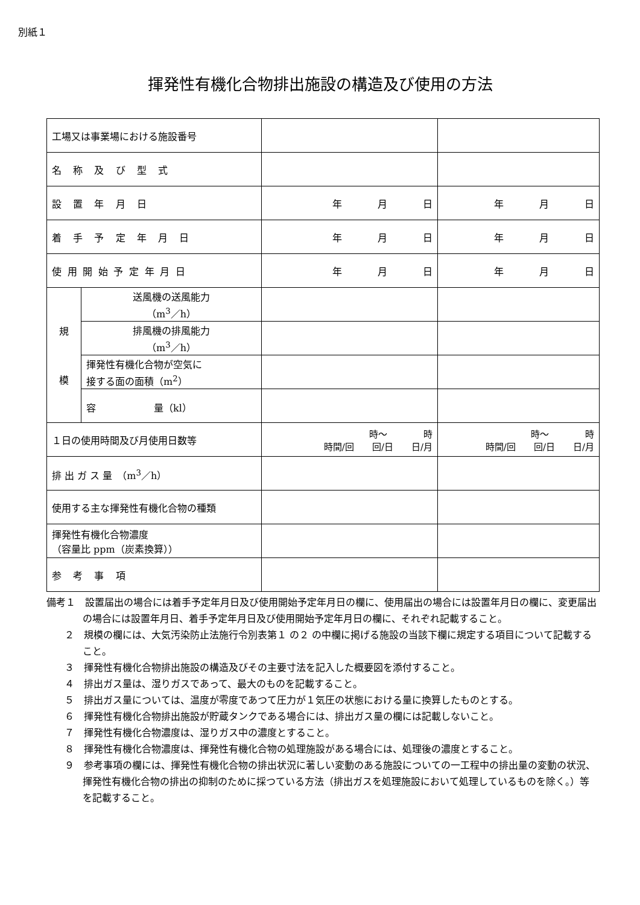別紙１
揮発性有機化合物排出施設の構造及び使用の方法
| 工場又は事業場における施設番号 | | | |
| 名称及び型式 | | | |
| 設置年月日 | | 年 月 日 | 年 月 日 |
| 着手予定年月日 | | 年 月 日 | 年 月 日 |
| 使用開始予定年月日 | | 年 月 日 | 年 月 日 |
| 規 模 | 送風機の送風能力 （m<sup>3</sup>／h） | | |
| | 排風機の排風能力 （m<sup>3</sup>／h） | | |
| | 揮発性有機化合物が空気に 接する面の面積（m<sup>2</sup>） | | |
| | 容 量（kl） | | |
| １日の使用時間及び月使用日数等 | | 時～ 時 時間/回 回/日 日/月 | 時～ 時 時間/回 回/日 日/月 |
| 排 出 ガ ス 量 （m<sup>3</sup>／h） | | | |
| 使用する主な揮発性有機化合物の種類 | | | |
| 揮発性有機化合物濃度 （容量比 ppm（炭素換算）） | | | |
| 参考事項 | | | |
備考１　設置届出の場合には着手予定年月日及び使用開始予定年月日の欄に、使用届出の場合には設置年月日の欄に、変更届出の場合には設置年月日、着手予定年月日及び使用開始予定年月日の欄に、それぞれ記載すること。
２　規模の欄には、大気汚染防止法施行令別表第１ の２ の中欄に掲げる施設の当該下欄に規定する項目について記載すること。
３　揮発性有機化合物排出施設の構造及びその主要寸法を記入した概要図を添付すること。
４　排出ガス量は、湿りガスであって、最大のものを記載すること。
５　排出ガス量については、温度が零度であつて圧力が１気圧の状態における量に換算したものとする。
６　揮発性有機化合物排出施設が貯蔵タンクである場合には、排出ガス量の欄には記載しないこと。
７　揮発性有機化合物濃度は、湿りガス中の濃度とすること。
８　揮発性有機化合物濃度は、揮発性有機化合物の処理施設がある場合には、処理後の濃度とすること。
９　参考事項の欄には、揮発性有機化合物の排出状況に著しい変動のある施設についての一工程中の排出量の変動の状況、揮発性有機化合物の排出の抑制のために採つている方法（排出ガスを処理施設において処理しているものを除く。）等を記載すること。